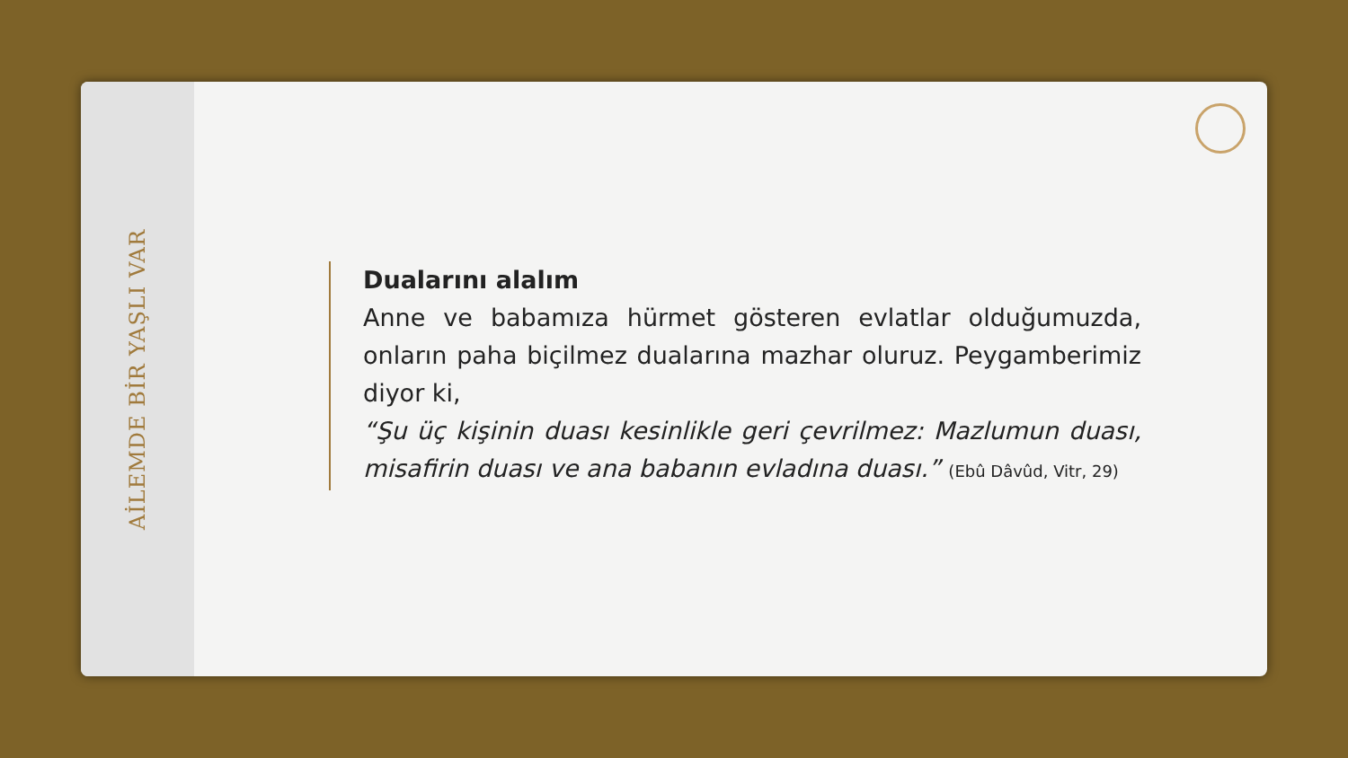AİLEMDE BİR YAŞLI VAR
Dualarını alalım
Anne ve babamıza hürmet gösteren evlatlar olduğumuzda, onların paha biçilmez dualarına mazhar oluruz. Peygamberimiz diyor ki,
“Şu üç kişinin duası kesinlikle geri çevrilmez: Mazlumun duası, misafirin duası ve ana babanın evladına duası.” (Ebû Dâvûd, Vitr, 29)